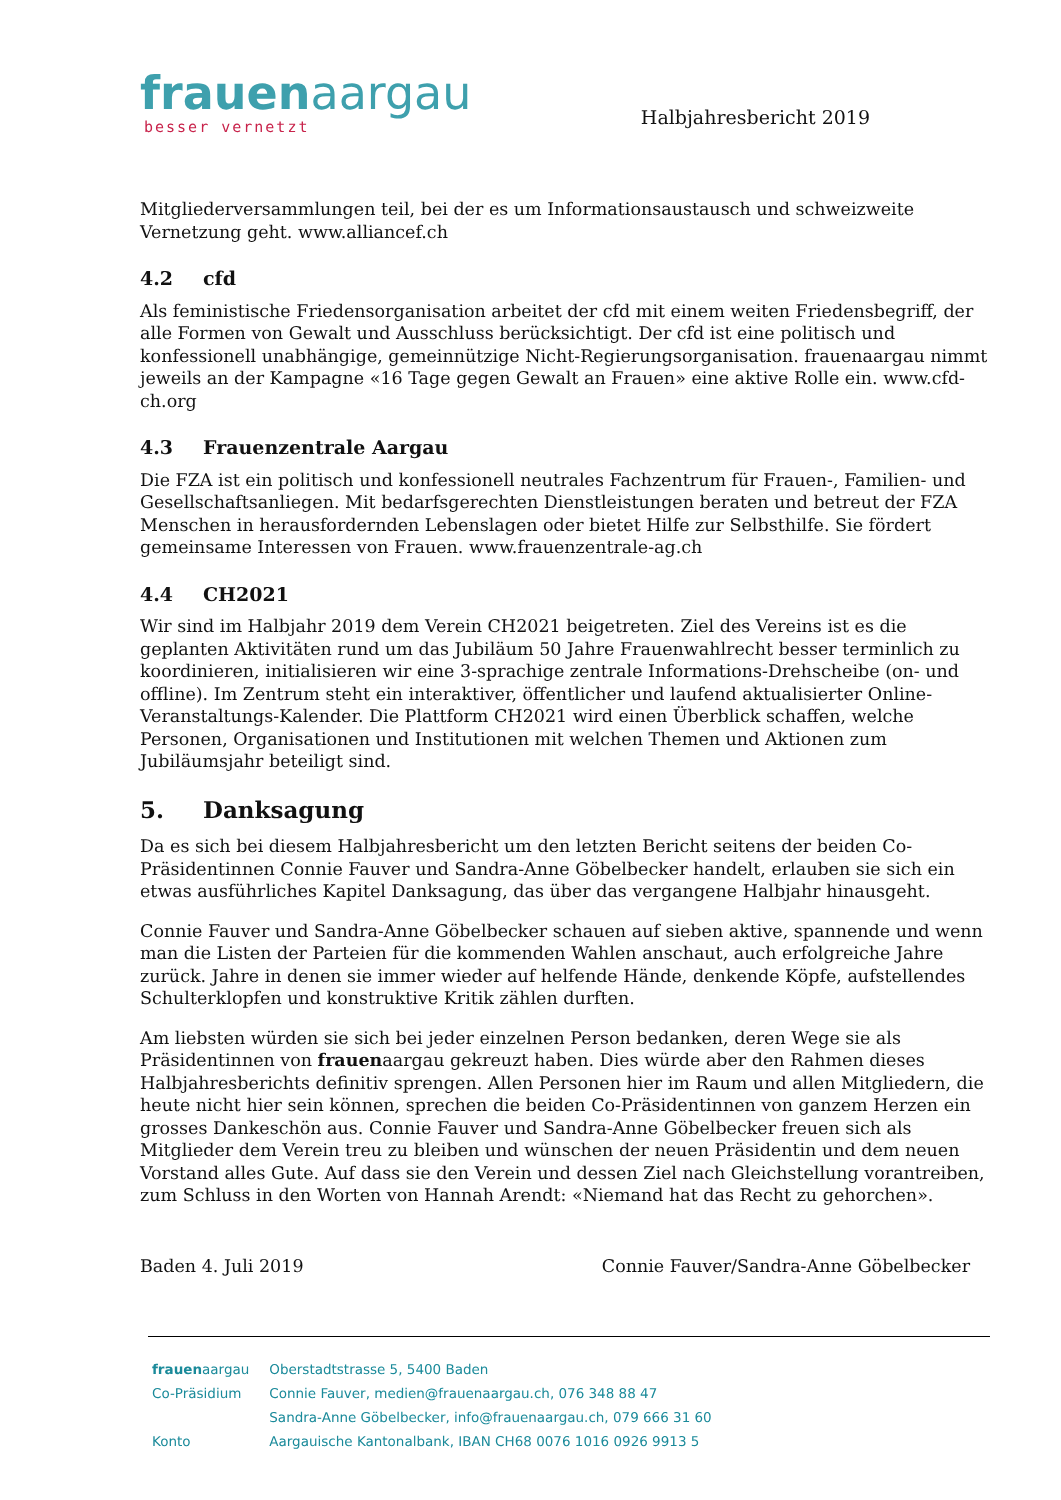frauenaargau
besser vernetzt
Halbjahresbericht 2019
Mitgliederversammlungen teil, bei der es um Informationsaustausch und schweizweite Vernetzung geht. www.alliancef.ch
4.2 cfd
Als feministische Friedensorganisation arbeitet der cfd mit einem weiten Friedensbegriff, der alle Formen von Gewalt und Ausschluss berücksichtigt. Der cfd ist eine politisch und konfessionell unabhängige, gemeinnützige Nicht-Regierungsorganisation. frauenaargau nimmt jeweils an der Kampagne «16 Tage gegen Gewalt an Frauen» eine aktive Rolle ein. www.cfd-ch.org
4.3 Frauenzentrale Aargau
Die FZA ist ein politisch und konfessionell neutrales Fachzentrum für Frauen-, Familien- und Gesellschaftsanliegen. Mit bedarfsgerechten Dienstleistungen beraten und betreut der FZA Menschen in herausfordernden Lebenslagen oder bietet Hilfe zur Selbsthilfe. Sie fördert gemeinsame Interessen von Frauen. www.frauenzentrale-ag.ch
4.4 CH2021
Wir sind im Halbjahr 2019 dem Verein CH2021 beigetreten. Ziel des Vereins ist es die geplanten Aktivitäten rund um das Jubiläum 50 Jahre Frauenwahlrecht besser terminlich zu koordinieren, initialisieren wir eine 3-sprachige zentrale Informations-Drehscheibe (on- und offline). Im Zentrum steht ein interaktiver, öffentlicher und laufend aktualisierter Online-Veranstaltungs-Kalender. Die Plattform CH2021 wird einen Überblick schaffen, welche Personen, Organisationen und Institutionen mit welchen Themen und Aktionen zum Jubiläumsjahr beteiligt sind.
5. Danksagung
Da es sich bei diesem Halbjahresbericht um den letzten Bericht seitens der beiden Co-Präsidentinnen Connie Fauver und Sandra-Anne Göbelbecker handelt, erlauben sie sich ein etwas ausführliches Kapitel Danksagung, das über das vergangene Halbjahr hinausgeht.
Connie Fauver und Sandra-Anne Göbelbecker schauen auf sieben aktive, spannende und wenn man die Listen der Parteien für die kommenden Wahlen anschaut, auch erfolgreiche Jahre zurück. Jahre in denen sie immer wieder auf helfende Hände, denkende Köpfe, aufstellendes Schulterklopfen und konstruktive Kritik zählen durften.
Am liebsten würden sie sich bei jeder einzelnen Person bedanken, deren Wege sie als Präsidentinnen von frauenaargau gekreuzt haben. Dies würde aber den Rahmen dieses Halbjahresberichts definitiv sprengen. Allen Personen hier im Raum und allen Mitgliedern, die heute nicht hier sein können, sprechen die beiden Co-Präsidentinnen von ganzem Herzen ein grosses Dankeschön aus. Connie Fauver und Sandra-Anne Göbelbecker freuen sich als Mitglieder dem Verein treu zu bleiben und wünschen der neuen Präsidentin und dem neuen Vorstand alles Gute. Auf dass sie den Verein und dessen Ziel nach Gleichstellung vorantreiben, zum Schluss in den Worten von Hannah Arendt: «Niemand hat das Recht zu gehorchen».
Baden 4. Juli 2019 Connie Fauver/Sandra-Anne Göbelbecker
| frauen aargau | Oberstadtstrasse 5, 5400 Baden |
| Co-Präsidium | Connie Fauver, medien@frauenaargau.ch, 076 348 88 47 |
| | Sandra-Anne Göbelbecker, info@frauenaargau.ch, 079 666 31 60 |
| Konto | Aargauische Kantonalbank, IBAN CH68 0076 1016 0926 9913 5 |